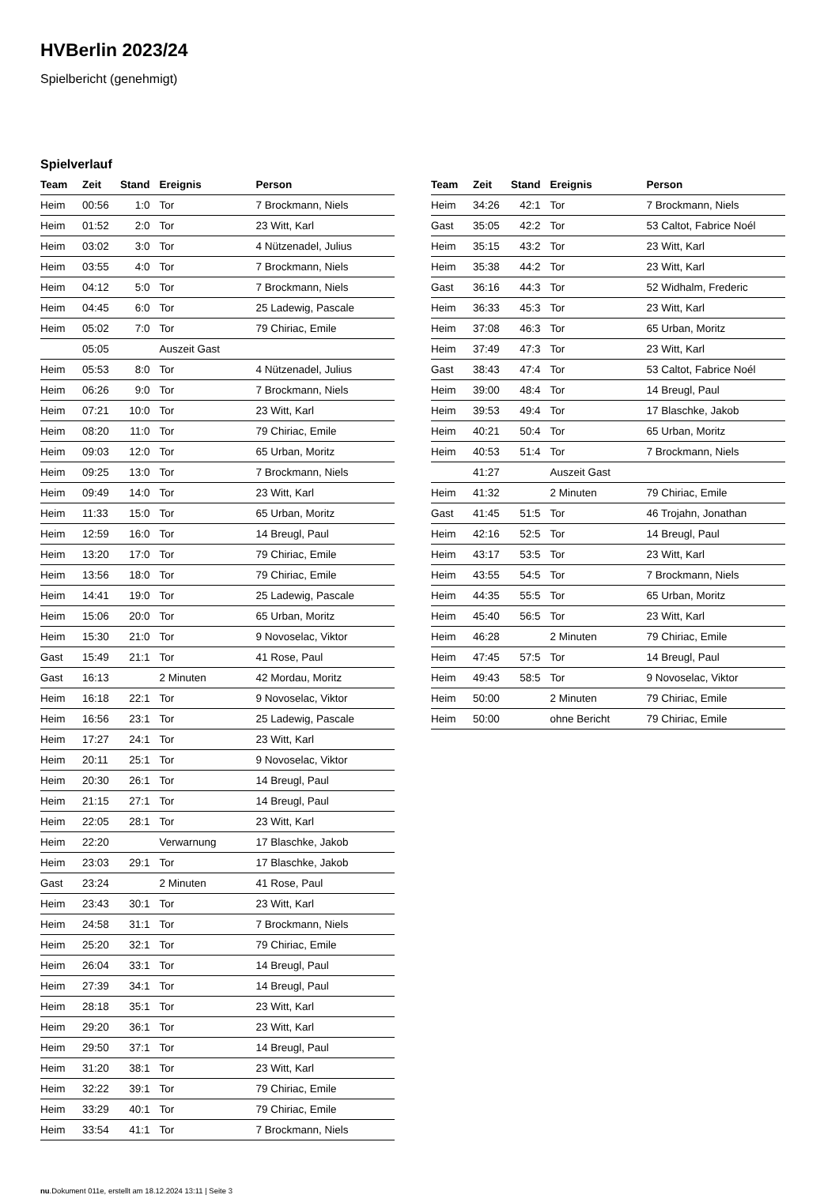HVBerlin 2023/24
Spielbericht (genehmigt)
Spielverlauf
| Team | Zeit | Stand | Ereignis | Person |
| --- | --- | --- | --- | --- |
| Heim | 00:56 | 1:0 | Tor | 7 Brockmann, Niels |
| Heim | 01:52 | 2:0 | Tor | 23 Witt, Karl |
| Heim | 03:02 | 3:0 | Tor | 4 Nützenadel, Julius |
| Heim | 03:55 | 4:0 | Tor | 7 Brockmann, Niels |
| Heim | 04:12 | 5:0 | Tor | 7 Brockmann, Niels |
| Heim | 04:45 | 6:0 | Tor | 25 Ladewig, Pascale |
| Heim | 05:02 | 7:0 | Tor | 79 Chiriac, Emile |
| | 05:05 | | Auszeit Gast | |
| Heim | 05:53 | 8:0 | Tor | 4 Nützenadel, Julius |
| Heim | 06:26 | 9:0 | Tor | 7 Brockmann, Niels |
| Heim | 07:21 | 10:0 | Tor | 23 Witt, Karl |
| Heim | 08:20 | 11:0 | Tor | 79 Chiriac, Emile |
| Heim | 09:03 | 12:0 | Tor | 65 Urban, Moritz |
| Heim | 09:25 | 13:0 | Tor | 7 Brockmann, Niels |
| Heim | 09:49 | 14:0 | Tor | 23 Witt, Karl |
| Heim | 11:33 | 15:0 | Tor | 65 Urban, Moritz |
| Heim | 12:59 | 16:0 | Tor | 14 Breugl, Paul |
| Heim | 13:20 | 17:0 | Tor | 79 Chiriac, Emile |
| Heim | 13:56 | 18:0 | Tor | 79 Chiriac, Emile |
| Heim | 14:41 | 19:0 | Tor | 25 Ladewig, Pascale |
| Heim | 15:06 | 20:0 | Tor | 65 Urban, Moritz |
| Heim | 15:30 | 21:0 | Tor | 9 Novoselac, Viktor |
| Gast | 15:49 | 21:1 | Tor | 41 Rose, Paul |
| Gast | 16:13 | | 2 Minuten | 42 Mordau, Moritz |
| Heim | 16:18 | 22:1 | Tor | 9 Novoselac, Viktor |
| Heim | 16:56 | 23:1 | Tor | 25 Ladewig, Pascale |
| Heim | 17:27 | 24:1 | Tor | 23 Witt, Karl |
| Heim | 20:11 | 25:1 | Tor | 9 Novoselac, Viktor |
| Heim | 20:30 | 26:1 | Tor | 14 Breugl, Paul |
| Heim | 21:15 | 27:1 | Tor | 14 Breugl, Paul |
| Heim | 22:05 | 28:1 | Tor | 23 Witt, Karl |
| Heim | 22:20 | | Verwarnung | 17 Blaschke, Jakob |
| Heim | 23:03 | 29:1 | Tor | 17 Blaschke, Jakob |
| Gast | 23:24 | | 2 Minuten | 41 Rose, Paul |
| Heim | 23:43 | 30:1 | Tor | 23 Witt, Karl |
| Heim | 24:58 | 31:1 | Tor | 7 Brockmann, Niels |
| Heim | 25:20 | 32:1 | Tor | 79 Chiriac, Emile |
| Heim | 26:04 | 33:1 | Tor | 14 Breugl, Paul |
| Heim | 27:39 | 34:1 | Tor | 14 Breugl, Paul |
| Heim | 28:18 | 35:1 | Tor | 23 Witt, Karl |
| Heim | 29:20 | 36:1 | Tor | 23 Witt, Karl |
| Heim | 29:50 | 37:1 | Tor | 14 Breugl, Paul |
| Heim | 31:20 | 38:1 | Tor | 23 Witt, Karl |
| Heim | 32:22 | 39:1 | Tor | 79 Chiriac, Emile |
| Heim | 33:29 | 40:1 | Tor | 79 Chiriac, Emile |
| Heim | 33:54 | 41:1 | Tor | 7 Brockmann, Niels |
| Team | Zeit | Stand | Ereignis | Person |
| --- | --- | --- | --- | --- |
| Heim | 34:26 | 42:1 | Tor | 7 Brockmann, Niels |
| Gast | 35:05 | 42:2 | Tor | 53 Caltot, Fabrice Noél |
| Heim | 35:15 | 43:2 | Tor | 23 Witt, Karl |
| Heim | 35:38 | 44:2 | Tor | 23 Witt, Karl |
| Gast | 36:16 | 44:3 | Tor | 52 Widhalm, Frederic |
| Heim | 36:33 | 45:3 | Tor | 23 Witt, Karl |
| Heim | 37:08 | 46:3 | Tor | 65 Urban, Moritz |
| Heim | 37:49 | 47:3 | Tor | 23 Witt, Karl |
| Gast | 38:43 | 47:4 | Tor | 53 Caltot, Fabrice Noél |
| Heim | 39:00 | 48:4 | Tor | 14 Breugl, Paul |
| Heim | 39:53 | 49:4 | Tor | 17 Blaschke, Jakob |
| Heim | 40:21 | 50:4 | Tor | 65 Urban, Moritz |
| Heim | 40:53 | 51:4 | Tor | 7 Brockmann, Niels |
| | 41:27 | | Auszeit Gast | |
| Heim | 41:32 | | 2 Minuten | 79 Chiriac, Emile |
| Gast | 41:45 | 51:5 | Tor | 46 Trojahn, Jonathan |
| Heim | 42:16 | 52:5 | Tor | 14 Breugl, Paul |
| Heim | 43:17 | 53:5 | Tor | 23 Witt, Karl |
| Heim | 43:55 | 54:5 | Tor | 7 Brockmann, Niels |
| Heim | 44:35 | 55:5 | Tor | 65 Urban, Moritz |
| Heim | 45:40 | 56:5 | Tor | 23 Witt, Karl |
| Heim | 46:28 | | 2 Minuten | 79 Chiriac, Emile |
| Heim | 47:45 | 57:5 | Tor | 14 Breugl, Paul |
| Heim | 49:43 | 58:5 | Tor | 9 Novoselac, Viktor |
| Heim | 50:00 | | 2 Minuten | 79 Chiriac, Emile |
| Heim | 50:00 | | ohne Bericht | 79 Chiriac, Emile |
nu.Dokument 011e, erstellt am 18.12.2024 13:11 | Seite 3